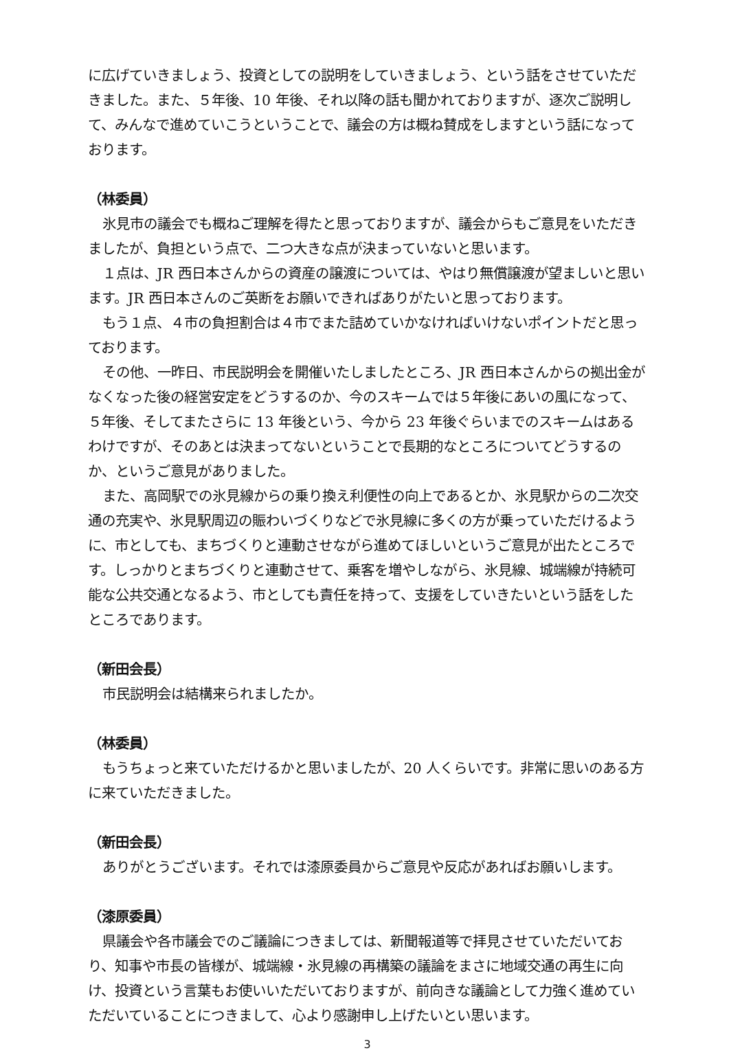に広げていきましょう、投資としての説明をしていきましょう、という話をさせていただきました。また、５年後、10 年後、それ以降の話も聞かれておりますが、逐次ご説明して、みんなで進めていこうということで、議会の方は概ね賛成をしますという話になっております。
（林委員）
氷見市の議会でも概ねご理解を得たと思っておりますが、議会からもご意見をいただきましたが、負担という点で、二つ大きな点が決まっていないと思います。
１点は、JR 西日本さんからの資産の譲渡については、やはり無償譲渡が望ましいと思います。JR 西日本さんのご英断をお願いできればありがたいと思っております。
もう１点、４市の負担割合は４市でまた詰めていかなければいけないポイントだと思っております。
その他、一昨日、市民説明会を開催いたしましたところ、JR 西日本さんからの拠出金がなくなった後の経営安定をどうするのか、今のスキームでは５年後にあいの風になって、５年後、そしてまたさらに 13 年後という、今から 23 年後ぐらいまでのスキームはあるわけですが、そのあとは決まってないということで長期的なところについてどうするのか、というご意見がありました。
また、高岡駅での氷見線からの乗り換え利便性の向上であるとか、氷見駅からの二次交通の充実や、氷見駅周辺の賑わいづくりなどで氷見線に多くの方が乗っていただけるように、市としても、まちづくりと連動させながら進めてほしいというご意見が出たところです。しっかりとまちづくりと連動させて、乗客を増やしながら、氷見線、城端線が持続可能な公共交通となるよう、市としても責任を持って、支援をしていきたいという話をしたところであります。
（新田会長）
市民説明会は結構来られましたか。
（林委員）
もうちょっと来ていただけるかと思いましたが、20 人くらいです。非常に思いのある方に来ていただきました。
（新田会長）
ありがとうございます。それでは漆原委員からご意見や反応があればお願いします。
（漆原委員）
県議会や各市議会でのご議論につきましては、新聞報道等で拝見させていただいており、知事や市長の皆様が、城端線・氷見線の再構築の議論をまさに地域交通の再生に向け、投資という言葉もお使いいただいておりますが、前向きな議論として力強く進めていただいていることにつきまして、心より感謝申し上げたいとい思います。
3